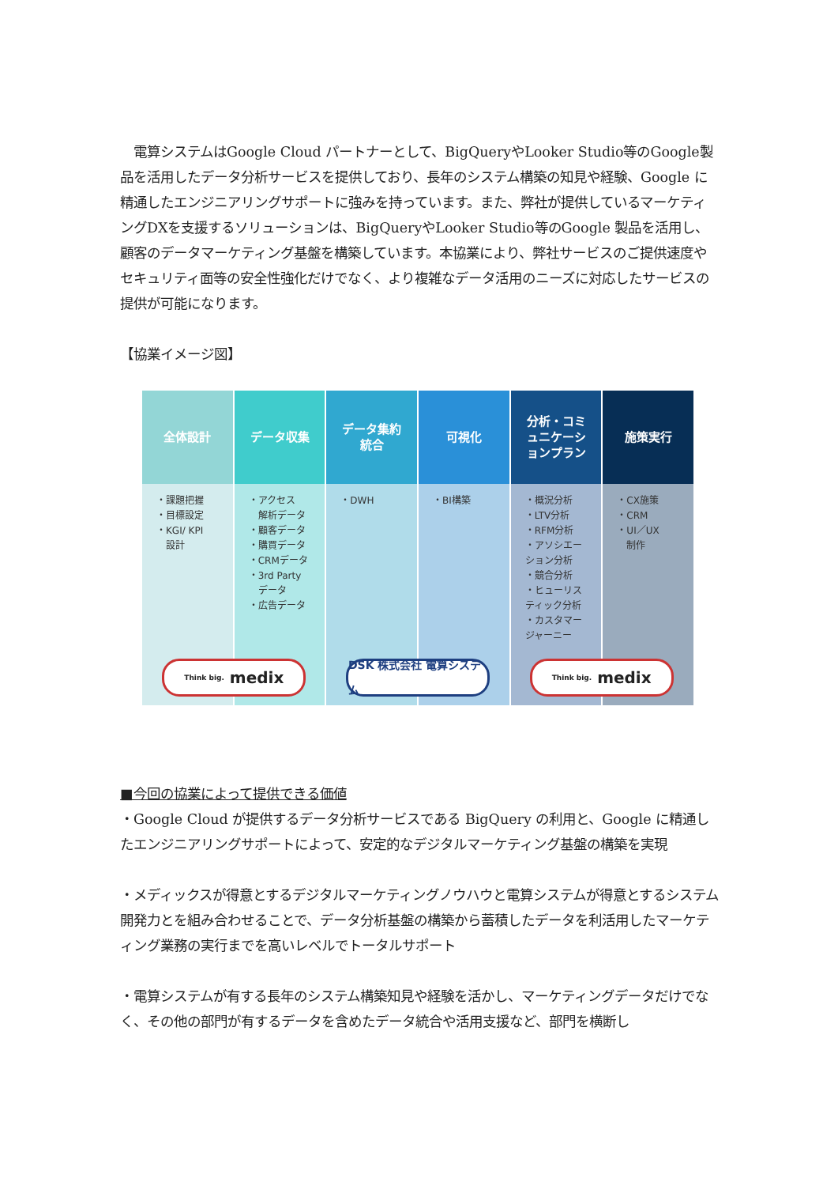電算システムはGoogle Cloud パートナーとして、BigQueryやLooker Studio等のGoogle製品を活用したデータ分析サービスを提供しており、長年のシステム構築の知見や経験、Google に精通したエンジニアリングサポートに強みを持っています。また、弊社が提供しているマーケティングDXを支援するソリューションは、BigQueryやLooker Studio等のGoogle 製品を活用し、顧客のデータマーケティング基盤を構築しています。本協業により、弊社サービスのご提供速度やセキュリティ面等の安全性強化だけでなく、より複雑なデータ活用のニーズに対応したサービスの提供が可能になります。
【協業イメージ図】
全体設計
・課題把握
・目標設定
・KGI/ KPI
　設計
データ収集
・アクセス
　解析データ
・顧客データ
・購買データ
・CRMデータ
・3rd Party
　データ
・広告データ
データ集約
統合
・DWH
可視化
・BI構築
分析・コミ
ュニケーシ
ョンプラン
・概況分析
・LTV分析
・RFM分析
・アソシエー
ション分析
・競合分析
・ヒューリス
ティック分析
・カスタマー
ジャーニー
施策実行
・CX施策
・CRM
・UI／UX
　制作
Think big. medix
DSK 株式会社 電算システム
Think big. medix
■今回の協業によって提供できる価値
・Google Cloud が提供するデータ分析サービスである BigQuery の利用と、Google に精通したエンジニアリングサポートによって、安定的なデジタルマーケティング基盤の構築を実現
・メディックスが得意とするデジタルマーケティングノウハウと電算システムが得意とするシステム開発力とを組み合わせることで、データ分析基盤の構築から蓄積したデータを利活用したマーケティング業務の実行までを高いレベルでトータルサポート
・電算システムが有する長年のシステム構築知見や経験を活かし、マーケティングデータだけでなく、その他の部門が有するデータを含めたデータ統合や活用支援など、部門を横断し